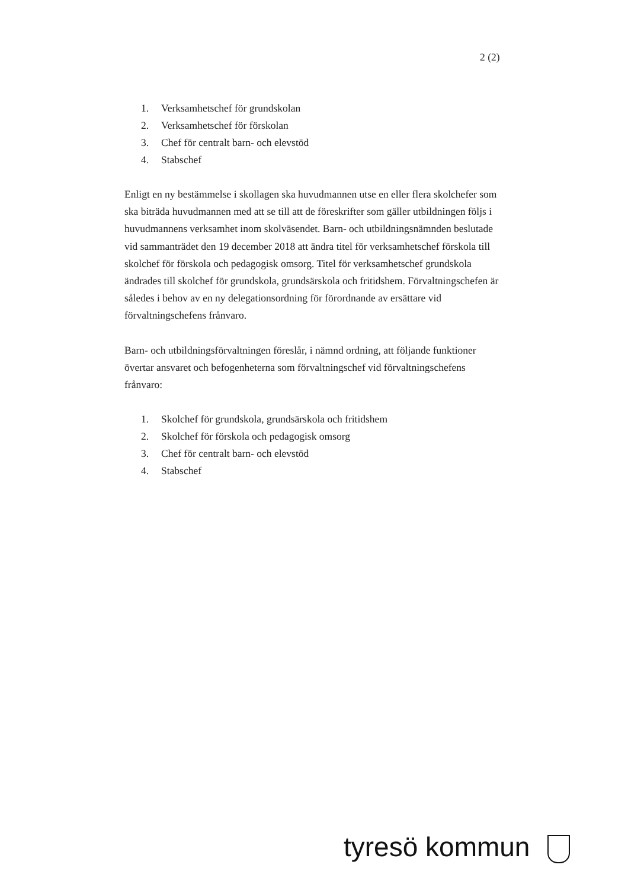2 (2)
1. Verksamhetschef för grundskolan
2. Verksamhetschef för förskolan
3. Chef för centralt barn- och elevstöd
4. Stabschef
Enligt en ny bestämmelse i skollagen ska huvudmannen utse en eller flera skolchefer som ska biträda huvudmannen med att se till att de föreskrifter som gäller utbildningen följs i huvudmannens verksamhet inom skolväsendet. Barn- och utbildningsnämnden beslutade vid sammanträdet den 19 december 2018 att ändra titel för verksamhetschef förskola till skolchef för förskola och pedagogisk omsorg. Titel för verksamhetschef grundskola ändrades till skolchef för grundskola, grundsärskola och fritidshem. Förvaltningschefen är således i behov av en ny delegationsordning för förordnande av ersättare vid förvaltningschefens frånvaro.
Barn- och utbildningsförvaltningen föreslår, i nämnd ordning, att följande funktioner övertar ansvaret och befogenheterna som förvaltningschef vid förvaltningschefens frånvaro:
1. Skolchef för grundskola, grundsärskola och fritidshem
2. Skolchef för förskola och pedagogisk omsorg
3. Chef för centralt barn- och elevstöd
4. Stabschef
tyresö kommun